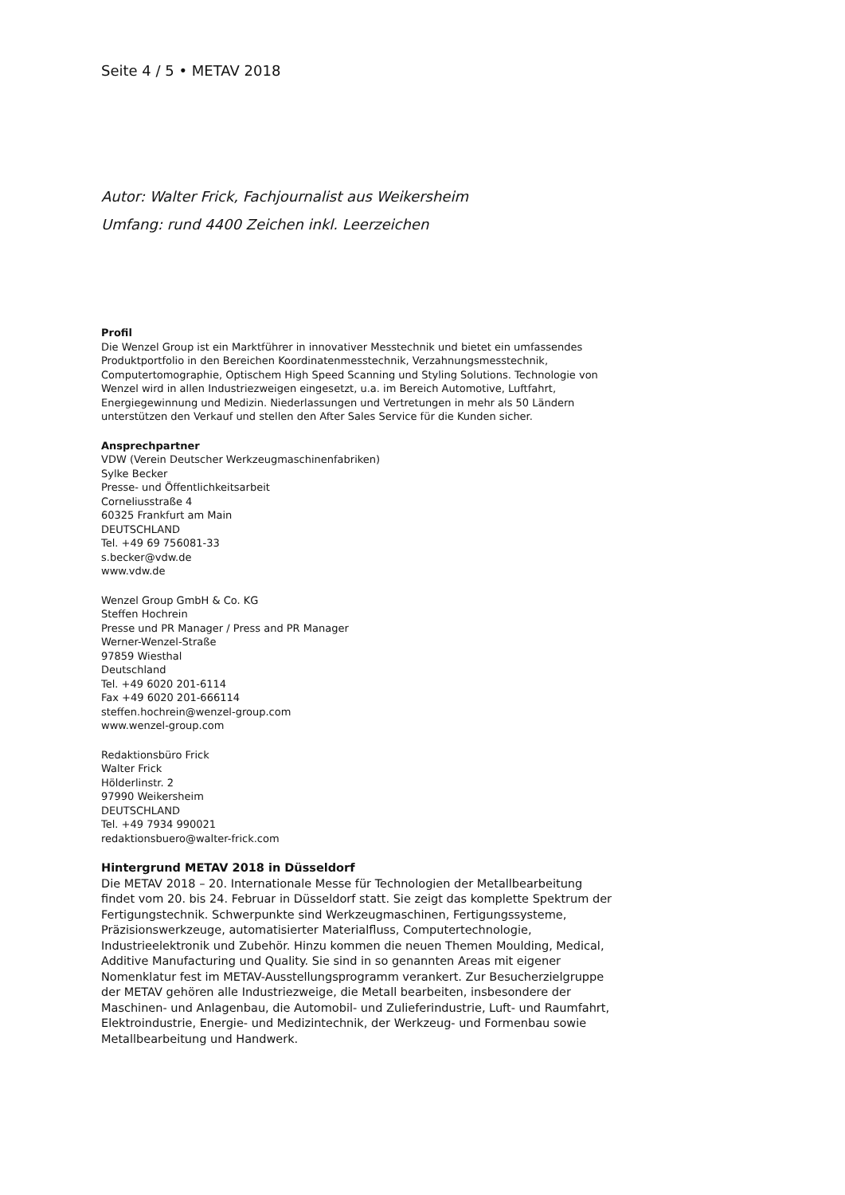Seite 4 / 5 • METAV 2018
Autor: Walter Frick, Fachjournalist aus Weikersheim
Umfang: rund 4400 Zeichen inkl. Leerzeichen
Profil
Die Wenzel Group ist ein Marktführer in innovativer Messtechnik und bietet ein umfassendes
Produktportfolio in den Bereichen Koordinatenmesstechnik, Verzahnungsmesstechnik,
Computertomographie, Optischem High Speed Scanning und Styling Solutions. Technologie von
Wenzel wird in allen Industriezweigen eingesetzt, u.a. im Bereich Automotive, Luftfahrt,
Energiegewinnung und Medizin. Niederlassungen und Vertretungen in mehr als 50 Ländern
unterstützen den Verkauf und stellen den After Sales Service für die Kunden sicher.
Ansprechpartner
VDW (Verein Deutscher Werkzeugmaschinenfabriken)
Sylke Becker
Presse- und Öffentlichkeitsarbeit
Corneliusstraße 4
60325 Frankfurt am Main
DEUTSCHLAND
Tel. +49 69 756081-33
s.becker@vdw.de
www.vdw.de
Wenzel Group GmbH & Co. KG
Steffen Hochrein
Presse und PR Manager / Press and PR Manager
Werner-Wenzel-Straße
97859 Wiesthal
Deutschland
Tel. +49 6020 201-6114
Fax +49 6020 201-666114
steffen.hochrein@wenzel-group.com
www.wenzel-group.com
Redaktionsbüro Frick
Walter Frick
Hölderlinstr. 2
97990 Weikersheim
DEUTSCHLAND
Tel. +49 7934 990021
redaktionsbuero@walter-frick.com
Hintergrund METAV 2018 in Düsseldorf
Die METAV 2018 – 20. Internationale Messe für Technologien der Metallbearbeitung
findet vom 20. bis 24. Februar in Düsseldorf statt. Sie zeigt das komplette Spektrum der
Fertigungstechnik. Schwerpunkte sind Werkzeugmaschinen, Fertigungssysteme,
Präzisionswerkzeuge, automatisierter Materialfluss, Computertechnologie,
Industrieelektronik und Zubehör. Hinzu kommen die neuen Themen Moulding, Medical,
Additive Manufacturing und Quality. Sie sind in so genannten Areas mit eigener
Nomenklatur fest im METAV-Ausstellungsprogramm verankert. Zur Besucherzielgruppe
der METAV gehören alle Industriezweige, die Metall bearbeiten, insbesondere der
Maschinen- und Anlagenbau, die Automobil- und Zulieferindustrie, Luft- und Raumfahrt,
Elektroindustrie, Energie- und Medizintechnik, der Werkzeug- und Formenbau sowie
Metallbearbeitung und Handwerk.